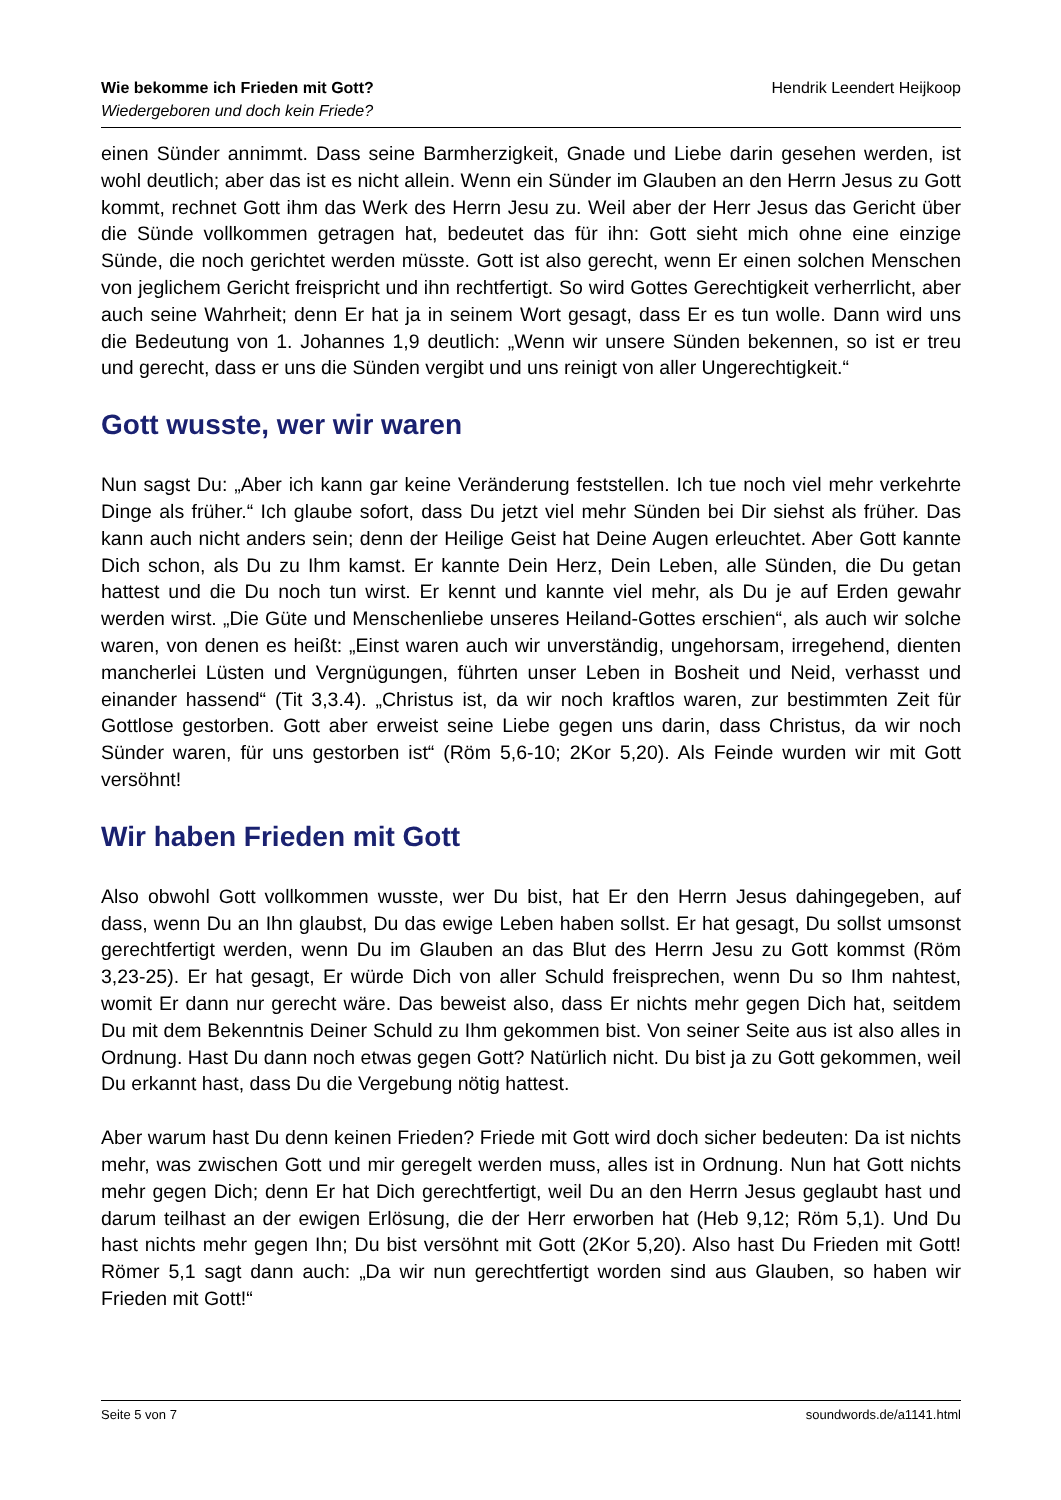Wie bekomme ich Frieden mit Gott?
Wiedergeboren und doch kein Friede?
Hendrik Leendert Heijkoop
einen Sünder annimmt. Dass seine Barmherzigkeit, Gnade und Liebe darin gesehen werden, ist wohl deutlich; aber das ist es nicht allein. Wenn ein Sünder im Glauben an den Herrn Jesus zu Gott kommt, rechnet Gott ihm das Werk des Herrn Jesu zu. Weil aber der Herr Jesus das Gericht über die Sünde vollkommen getragen hat, bedeutet das für ihn: Gott sieht mich ohne eine einzige Sünde, die noch gerichtet werden müsste. Gott ist also gerecht, wenn Er einen solchen Menschen von jeglichem Gericht freispricht und ihn rechtfertigt. So wird Gottes Gerechtigkeit verherrlicht, aber auch seine Wahrheit; denn Er hat ja in seinem Wort gesagt, dass Er es tun wolle. Dann wird uns die Bedeutung von 1. Johannes 1,9 deutlich: „Wenn wir unsere Sünden bekennen, so ist er treu und gerecht, dass er uns die Sünden vergibt und uns reinigt von aller Ungerechtigkeit.“
Gott wusste, wer wir waren
Nun sagst Du: „Aber ich kann gar keine Veränderung feststellen. Ich tue noch viel mehr verkehrte Dinge als früher.“ Ich glaube sofort, dass Du jetzt viel mehr Sünden bei Dir siehst als früher. Das kann auch nicht anders sein; denn der Heilige Geist hat Deine Augen erleuchtet. Aber Gott kannte Dich schon, als Du zu Ihm kamst. Er kannte Dein Herz, Dein Leben, alle Sünden, die Du getan hattest und die Du noch tun wirst. Er kennt und kannte viel mehr, als Du je auf Erden gewahr werden wirst. „Die Güte und Menschenliebe unseres Heiland-Gottes erschien“, als auch wir solche waren, von denen es heißt: „Einst waren auch wir unverständig, ungehorsam, irregehend, dienten mancherlei Lüsten und Vergnügungen, führten unser Leben in Bosheit und Neid, verhasst und einander hassend“ (Tit 3,3.4). „Christus ist, da wir noch kraftlos waren, zur bestimmten Zeit für Gottlose gestorben. Gott aber erweist seine Liebe gegen uns darin, dass Christus, da wir noch Sünder waren, für uns gestorben ist“ (Röm 5,6-10; 2Kor 5,20). Als Feinde wurden wir mit Gott versöhnt!
Wir haben Frieden mit Gott
Also obwohl Gott vollkommen wusste, wer Du bist, hat Er den Herrn Jesus dahingegeben, auf dass, wenn Du an Ihn glaubst, Du das ewige Leben haben sollst. Er hat gesagt, Du sollst umsonst gerechtfertigt werden, wenn Du im Glauben an das Blut des Herrn Jesu zu Gott kommst (Röm 3,23-25). Er hat gesagt, Er würde Dich von aller Schuld freisprechen, wenn Du so Ihm nahtest, womit Er dann nur gerecht wäre. Das beweist also, dass Er nichts mehr gegen Dich hat, seitdem Du mit dem Bekenntnis Deiner Schuld zu Ihm gekommen bist. Von seiner Seite aus ist also alles in Ordnung. Hast Du dann noch etwas gegen Gott? Natürlich nicht. Du bist ja zu Gott gekommen, weil Du erkannt hast, dass Du die Vergebung nötig hattest.
Aber warum hast Du denn keinen Frieden? Friede mit Gott wird doch sicher bedeuten: Da ist nichts mehr, was zwischen Gott und mir geregelt werden muss, alles ist in Ordnung. Nun hat Gott nichts mehr gegen Dich; denn Er hat Dich gerechtfertigt, weil Du an den Herrn Jesus geglaubt hast und darum teilhast an der ewigen Erlösung, die der Herr erworben hat (Heb 9,12; Röm 5,1). Und Du hast nichts mehr gegen Ihn; Du bist versöhnt mit Gott (2Kor 5,20). Also hast Du Frieden mit Gott! Römer 5,1 sagt dann auch: „Da wir nun gerechtfertigt worden sind aus Glauben, so haben wir Frieden mit Gott!“
Seite 5 von 7 soundwords.de/a1141.html